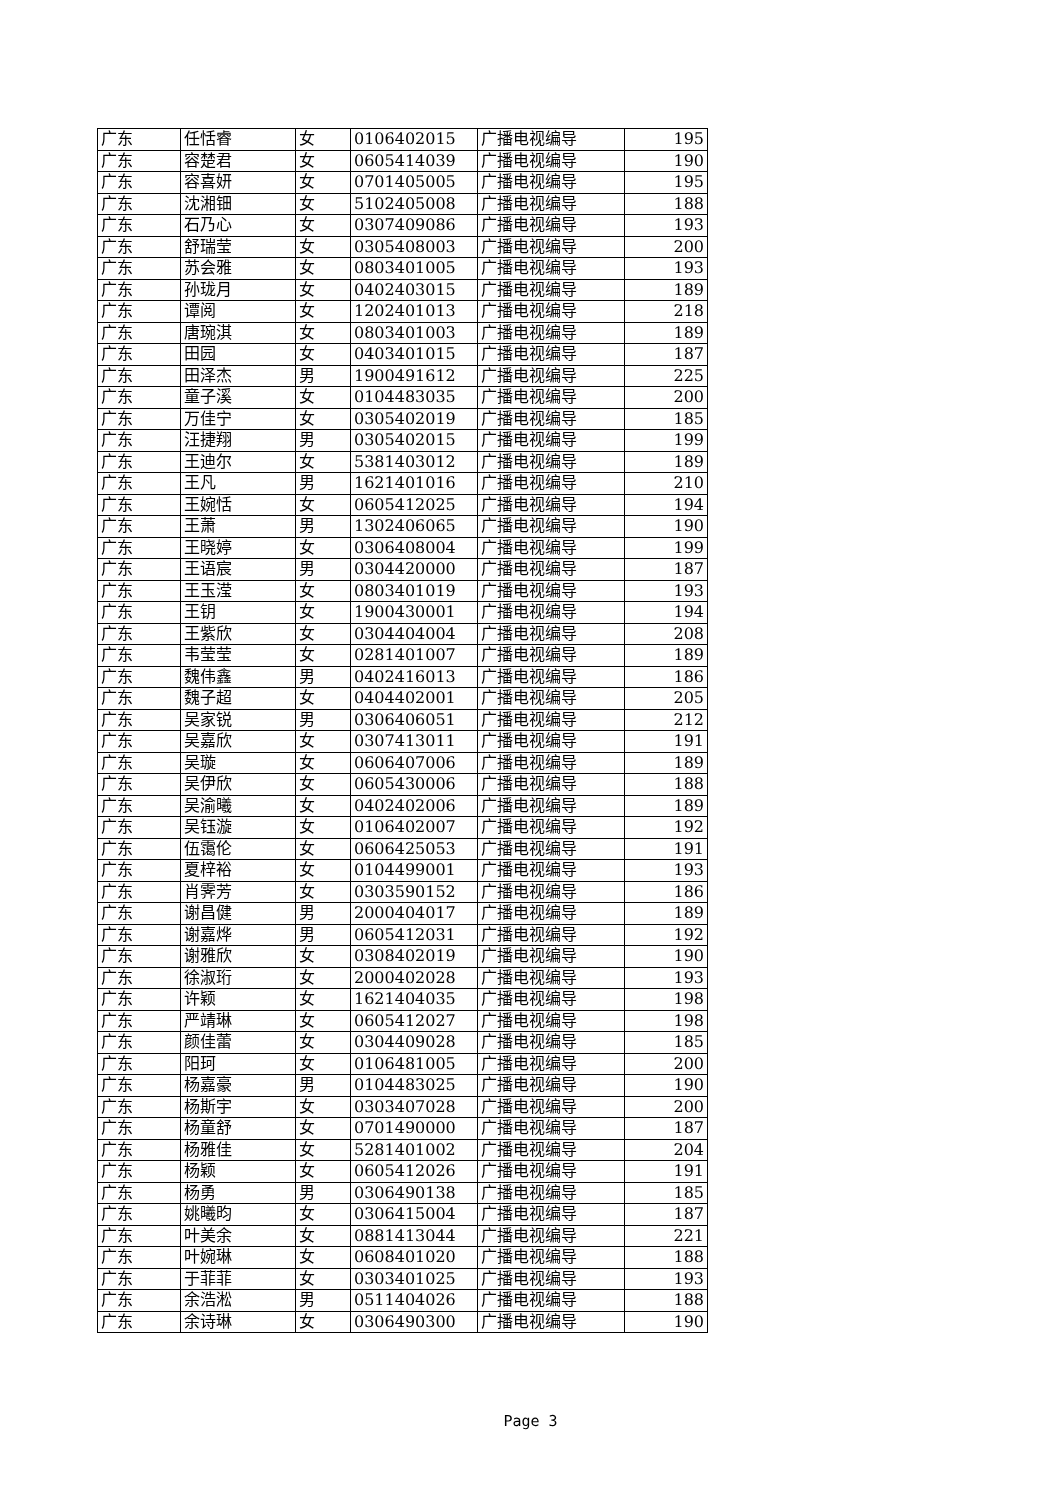| 广东 | 任恬睿 | 女 | 0106402015 | 广播电视编导 | 195 |
| 广东 | 容楚君 | 女 | 0605414039 | 广播电视编导 | 190 |
| 广东 | 容喜妍 | 女 | 0701405005 | 广播电视编导 | 195 |
| 广东 | 沈湘钿 | 女 | 5102405008 | 广播电视编导 | 188 |
| 广东 | 石乃心 | 女 | 0307409086 | 广播电视编导 | 193 |
| 广东 | 舒瑞莹 | 女 | 0305408003 | 广播电视编导 | 200 |
| 广东 | 苏会雅 | 女 | 0803401005 | 广播电视编导 | 193 |
| 广东 | 孙珑月 | 女 | 0402403015 | 广播电视编导 | 189 |
| 广东 | 谭阅 | 女 | 1202401013 | 广播电视编导 | 218 |
| 广东 | 唐琬淇 | 女 | 0803401003 | 广播电视编导 | 189 |
| 广东 | 田园 | 女 | 0403401015 | 广播电视编导 | 187 |
| 广东 | 田泽杰 | 男 | 1900491612 | 广播电视编导 | 225 |
| 广东 | 童子溪 | 女 | 0104483035 | 广播电视编导 | 200 |
| 广东 | 万佳宁 | 女 | 0305402019 | 广播电视编导 | 185 |
| 广东 | 汪捷翔 | 男 | 0305402015 | 广播电视编导 | 199 |
| 广东 | 王迪尔 | 女 | 5381403012 | 广播电视编导 | 189 |
| 广东 | 王凡 | 男 | 1621401016 | 广播电视编导 | 210 |
| 广东 | 王婉恬 | 女 | 0605412025 | 广播电视编导 | 194 |
| 广东 | 王萧 | 男 | 1302406065 | 广播电视编导 | 190 |
| 广东 | 王晓婷 | 女 | 0306408004 | 广播电视编导 | 199 |
| 广东 | 王语宸 | 男 | 0304420000 | 广播电视编导 | 187 |
| 广东 | 王玉滢 | 女 | 0803401019 | 广播电视编导 | 193 |
| 广东 | 王钥 | 女 | 1900430001 | 广播电视编导 | 194 |
| 广东 | 王紫欣 | 女 | 0304404004 | 广播电视编导 | 208 |
| 广东 | 韦莹莹 | 女 | 0281401007 | 广播电视编导 | 189 |
| 广东 | 魏伟鑫 | 男 | 0402416013 | 广播电视编导 | 186 |
| 广东 | 魏子超 | 女 | 0404402001 | 广播电视编导 | 205 |
| 广东 | 吴家锐 | 男 | 0306406051 | 广播电视编导 | 212 |
| 广东 | 吴嘉欣 | 女 | 0307413011 | 广播电视编导 | 191 |
| 广东 | 吴璇 | 女 | 0606407006 | 广播电视编导 | 189 |
| 广东 | 吴伊欣 | 女 | 0605430006 | 广播电视编导 | 188 |
| 广东 | 吴渝曦 | 女 | 0402402006 | 广播电视编导 | 189 |
| 广东 | 吴钰漩 | 女 | 0106402007 | 广播电视编导 | 192 |
| 广东 | 伍霭伦 | 女 | 0606425053 | 广播电视编导 | 191 |
| 广东 | 夏梓裕 | 女 | 0104499001 | 广播电视编导 | 193 |
| 广东 | 肖霁芳 | 女 | 0303590152 | 广播电视编导 | 186 |
| 广东 | 谢昌健 | 男 | 2000404017 | 广播电视编导 | 189 |
| 广东 | 谢嘉烨 | 男 | 0605412031 | 广播电视编导 | 192 |
| 广东 | 谢雅欣 | 女 | 0308402019 | 广播电视编导 | 190 |
| 广东 | 徐淑珩 | 女 | 2000402028 | 广播电视编导 | 193 |
| 广东 | 许颖 | 女 | 1621404035 | 广播电视编导 | 198 |
| 广东 | 严靖琳 | 女 | 0605412027 | 广播电视编导 | 198 |
| 广东 | 颜佳蕾 | 女 | 0304409028 | 广播电视编导 | 185 |
| 广东 | 阳珂 | 女 | 0106481005 | 广播电视编导 | 200 |
| 广东 | 杨嘉豪 | 男 | 0104483025 | 广播电视编导 | 190 |
| 广东 | 杨斯宇 | 女 | 0303407028 | 广播电视编导 | 200 |
| 广东 | 杨童舒 | 女 | 0701490000 | 广播电视编导 | 187 |
| 广东 | 杨雅佳 | 女 | 5281401002 | 广播电视编导 | 204 |
| 广东 | 杨颖 | 女 | 0605412026 | 广播电视编导 | 191 |
| 广东 | 杨勇 | 男 | 0306490138 | 广播电视编导 | 185 |
| 广东 | 姚曦昀 | 女 | 0306415004 | 广播电视编导 | 187 |
| 广东 | 叶美余 | 女 | 0881413044 | 广播电视编导 | 221 |
| 广东 | 叶婉琳 | 女 | 0608401020 | 广播电视编导 | 188 |
| 广东 | 于菲菲 | 女 | 0303401025 | 广播电视编导 | 193 |
| 广东 | 余浩淞 | 男 | 0511404026 | 广播电视编导 | 188 |
| 广东 | 余诗琳 | 女 | 0306490300 | 广播电视编导 | 190 |
Page 3